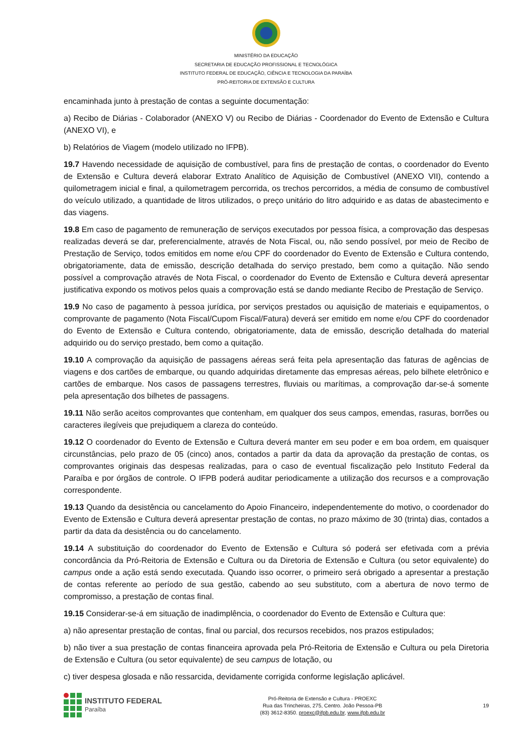MINISTÉRIO DA EDUCAÇÃO
SECRETARIA DE EDUCAÇÃO PROFISSIONAL E TECNOLÓGICA
INSTITUTO FEDERAL DE EDUCAÇÃO, CIÊNCIA E TECNOLOGIA DA PARAÍBA
PRÓ-REITORIA DE EXTENSÃO E CULTURA
encaminhada junto à prestação de contas a seguinte documentação:
a) Recibo de Diárias - Colaborador (ANEXO V) ou Recibo de Diárias - Coordenador do Evento de Extensão e Cultura (ANEXO VI), e
b) Relatórios de Viagem (modelo utilizado no IFPB).
19.7 Havendo necessidade de aquisição de combustível, para fins de prestação de contas, o coordenador do Evento de Extensão e Cultura deverá elaborar Extrato Analítico de Aquisição de Combustível (ANEXO VII), contendo a quilometragem inicial e final, a quilometragem percorrida, os trechos percorridos, a média de consumo de combustível do veículo utilizado, a quantidade de litros utilizados, o preço unitário do litro adquirido e as datas de abastecimento e das viagens.
19.8 Em caso de pagamento de remuneração de serviços executados por pessoa física, a comprovação das despesas realizadas deverá se dar, preferencialmente, através de Nota Fiscal, ou, não sendo possível, por meio de Recibo de Prestação de Serviço, todos emitidos em nome e/ou CPF do coordenador do Evento de Extensão e Cultura contendo, obrigatoriamente, data de emissão, descrição detalhada do serviço prestado, bem como a quitação. Não sendo possível a comprovação através de Nota Fiscal, o coordenador do Evento de Extensão e Cultura deverá apresentar justificativa expondo os motivos pelos quais a comprovação está se dando mediante Recibo de Prestação de Serviço.
19.9 No caso de pagamento à pessoa jurídica, por serviços prestados ou aquisição de materiais e equipamentos, o comprovante de pagamento (Nota Fiscal/Cupom Fiscal/Fatura) deverá ser emitido em nome e/ou CPF do coordenador do Evento de Extensão e Cultura contendo, obrigatoriamente, data de emissão, descrição detalhada do material adquirido ou do serviço prestado, bem como a quitação.
19.10 A comprovação da aquisição de passagens aéreas será feita pela apresentação das faturas de agências de viagens e dos cartões de embarque, ou quando adquiridas diretamente das empresas aéreas, pelo bilhete eletrônico e cartões de embarque. Nos casos de passagens terrestres, fluviais ou marítimas, a comprovação dar-se-á somente pela apresentação dos bilhetes de passagens.
19.11 Não serão aceitos comprovantes que contenham, em qualquer dos seus campos, emendas, rasuras, borrões ou caracteres ilegíveis que prejudiquem a clareza do conteúdo.
19.12 O coordenador do Evento de Extensão e Cultura deverá manter em seu poder e em boa ordem, em quaisquer circunstâncias, pelo prazo de 05 (cinco) anos, contados a partir da data da aprovação da prestação de contas, os comprovantes originais das despesas realizadas, para o caso de eventual fiscalização pelo Instituto Federal da Paraíba e por órgãos de controle. O IFPB poderá auditar periodicamente a utilização dos recursos e a comprovação correspondente.
19.13 Quando da desistência ou cancelamento do Apoio Financeiro, independentemente do motivo, o coordenador do Evento de Extensão e Cultura deverá apresentar prestação de contas, no prazo máximo de 30 (trinta) dias, contados a partir da data da desistência ou do cancelamento.
19.14 A substituição do coordenador do Evento de Extensão e Cultura só poderá ser efetivada com a prévia concordância da Pró-Reitoria de Extensão e Cultura ou da Diretoria de Extensão e Cultura (ou setor equivalente) do campus onde a ação está sendo executada. Quando isso ocorrer, o primeiro será obrigado a apresentar a prestação de contas referente ao período de sua gestão, cabendo ao seu substituto, com a abertura de novo termo de compromisso, a prestação de contas final.
19.15 Considerar-se-á em situação de inadimplência, o coordenador do Evento de Extensão e Cultura que:
a) não apresentar prestação de contas, final ou parcial, dos recursos recebidos, nos prazos estipulados;
b) não tiver a sua prestação de contas financeira aprovada pela Pró-Reitoria de Extensão e Cultura ou pela Diretoria de Extensão e Cultura (ou setor equivalente) de seu campus de lotação, ou
c) tiver despesa glosada e não ressarcida, devidamente corrigida conforme legislação aplicável.
INSTITUTO FEDERAL
Paraíba
Pró-Reitoria de Extensão e Cultura - PROEXC
Rua das Trincheiras, 275, Centro. João Pessoa-PB
(83) 3612-8350. proexc@ifpb.edu.br, www.ifpb.edu.br
19